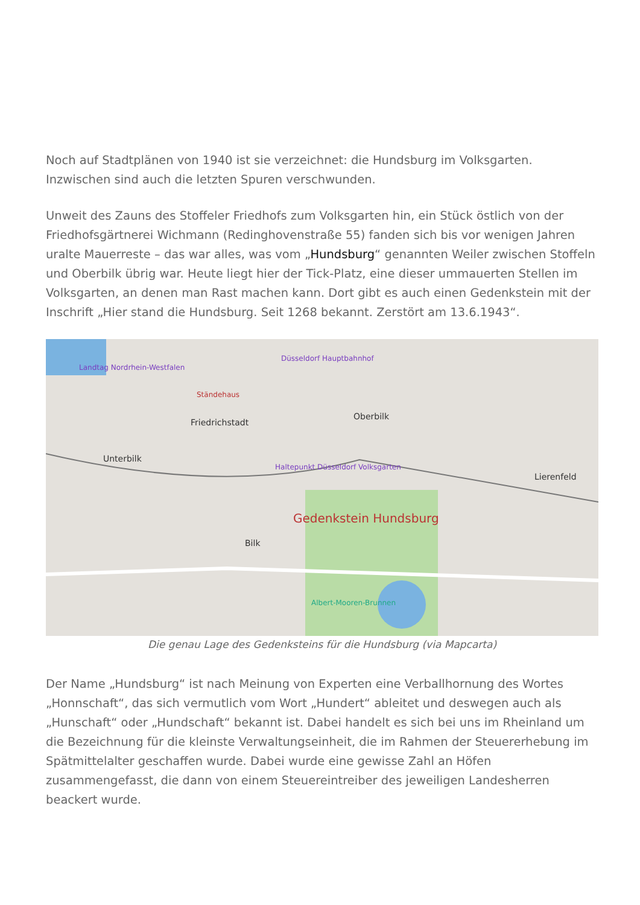Noch auf Stadtplänen von 1940 ist sie verzeichnet: die Hundsburg im Volksgarten. Inzwischen sind auch die letzten Spuren verschwunden.
Unweit des Zauns des Stoffeler Friedhofs zum Volksgarten hin, ein Stück östlich von der Friedhofsgärtnerei Wichmann (Redinghovenstraße 55) fanden sich bis vor wenigen Jahren uralte Mauerreste – das war alles, was vom „Hundsburg“ genannten Weiler zwischen Stoffeln und Oberbilk übrig war. Heute liegt hier der Tick-Platz, eine dieser ummauerten Stellen im Volksgarten, an denen man Rast machen kann. Dort gibt es auch einen Gedenkstein mit der Inschrift „Hier stand die Hundsburg. Seit 1268 bekannt. Zerstört am 13.6.1943“.
Landtag Nordrhein-Westfalen
Düsseldorf Hauptbahnhof
Ständehaus
Friedrichstadt
Oberbilk
Unterbilk
Haltepunkt Düsseldorf Volksgarten
Gedenkstein Hundsburg
Bilk
Lierenfeld
Albert-Mooren-Brunnen
Die genau Lage des Gedenksteins für die Hundsburg (via Mapcarta)
Der Name „Hundsburg“ ist nach Meinung von Experten eine Verballhornung des Wortes „Honnschaft“, das sich vermutlich vom Wort „Hundert“ ableitet und deswegen auch als „Hunschaft“ oder „Hundschaft“ bekannt ist. Dabei handelt es sich bei uns im Rheinland um die Bezeichnung für die kleinste Verwaltungseinheit, die im Rahmen der Steuererhebung im Spätmittelalter geschaffen wurde. Dabei wurde eine gewisse Zahl an Höfen zusammengefasst, die dann von einem Steuereintreiber des jeweiligen Landesherren beackert wurde.